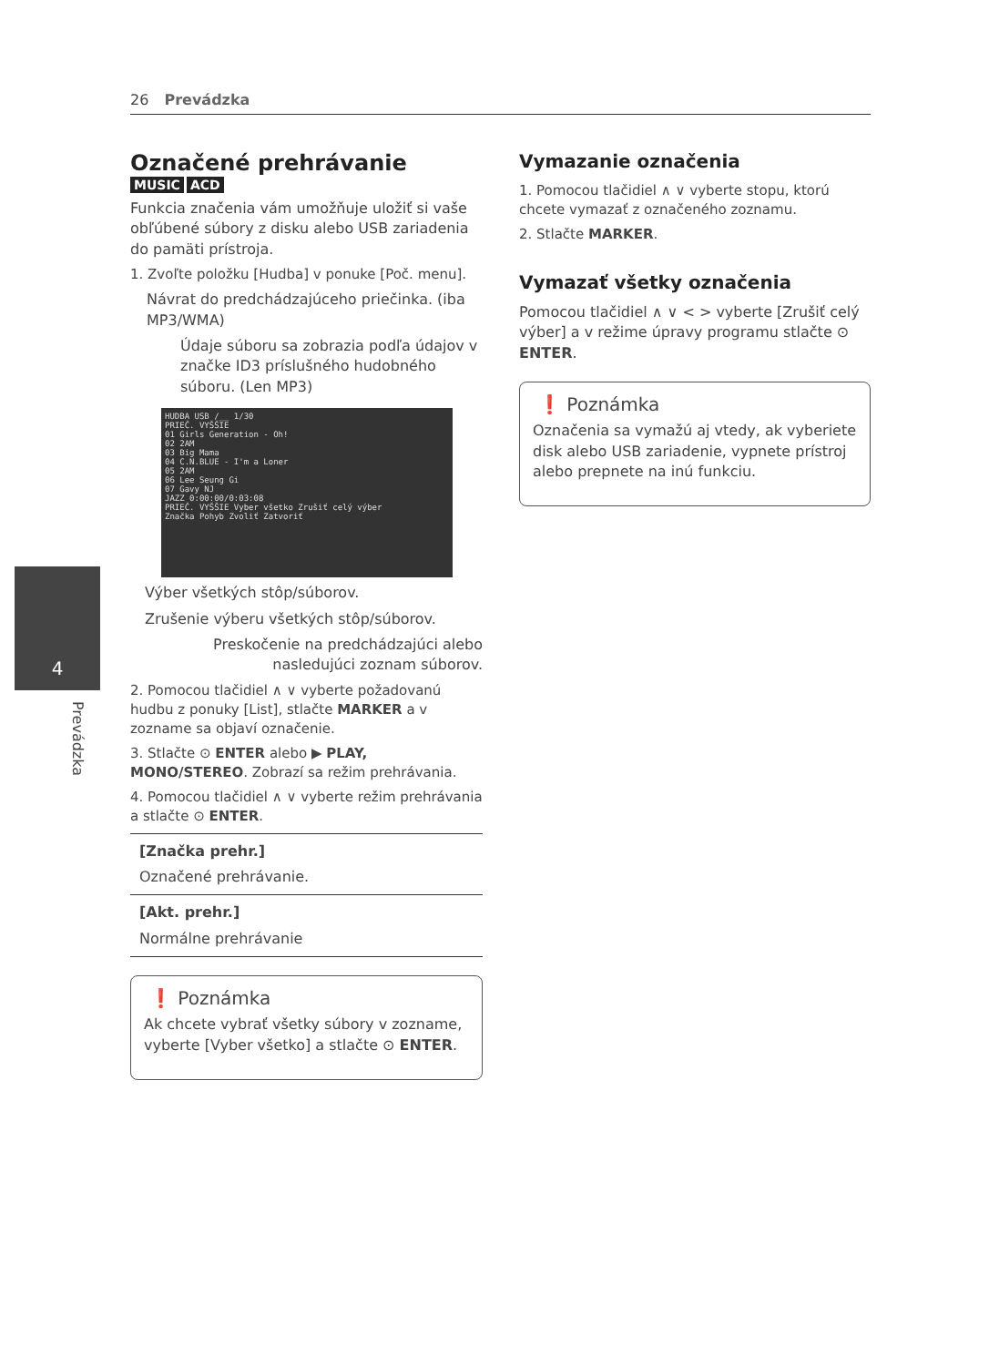26 Prevádzka
4
Prevádzka
Označené prehrávanie
MUSIC ACD
Funkcia značenia vám umožňuje uložiť si vaše obľúbené súbory z disku alebo USB zariadenia do pamäti prístroja.
1. Zvoľte položku [Hudba] v ponuke [Poč. menu].
Návrat do predchádzajúceho priečinka. (iba MP3/WMA)
Údaje súboru sa zobrazia podľa údajov v značke ID3 príslušného hudobného súboru. (Len MP3)
HUDBA USB /__ 1/30
PRIEČ. VYŠŠIE
01 Girls Generation - Oh!
02 2AM
03 Big Mama
04 C.N.BLUE - I'm a Loner
05 2AM
06 Lee Seung Gi
07 Gavy NJ
JAZZ 0:00:00/0:03:08
PRIEČ. VYŠŠIE Vyber všetko Zrušiť celý výber
Značka Pohyb Zvoliť Zatvoriť
Výber všetkých stôp/súborov.
Zrušenie výberu všetkých stôp/súborov.
Preskočenie na predchádzajúci alebo nasledujúci zoznam súborov.
2. Pomocou tlačidiel ∧ ∨ vyberte požadovanú hudbu z ponuky [List], stlačte MARKER a v zozname sa objaví označenie.
3. Stlačte ⊙ ENTER alebo ▶ PLAY, MONO/STEREO. Zobrazí sa režim prehrávania.
4. Pomocou tlačidiel ∧ ∨ vyberte režim prehrávania a stlačte ⊙ ENTER.
[Značka prehr.]
Označené prehrávanie.
[Akt. prehr.]
Normálne prehrávanie
❗ Poznámka
Ak chcete vybrať všetky súbory v zozname, vyberte [Vyber všetko] a stlačte ⊙ ENTER.
Vymazanie označenia
1. Pomocou tlačidiel ∧ ∨ vyberte stopu, ktorú chcete vymazať z označeného zoznamu.
2. Stlačte MARKER.
Vymazať všetky označenia
Pomocou tlačidiel ∧ ∨ < > vyberte [Zrušiť celý výber] a v režime úpravy programu stlačte ⊙ ENTER.
❗ Poznámka
Označenia sa vymažú aj vtedy, ak vyberiete disk alebo USB zariadenie, vypnete prístroj alebo prepnete na inú funkciu.